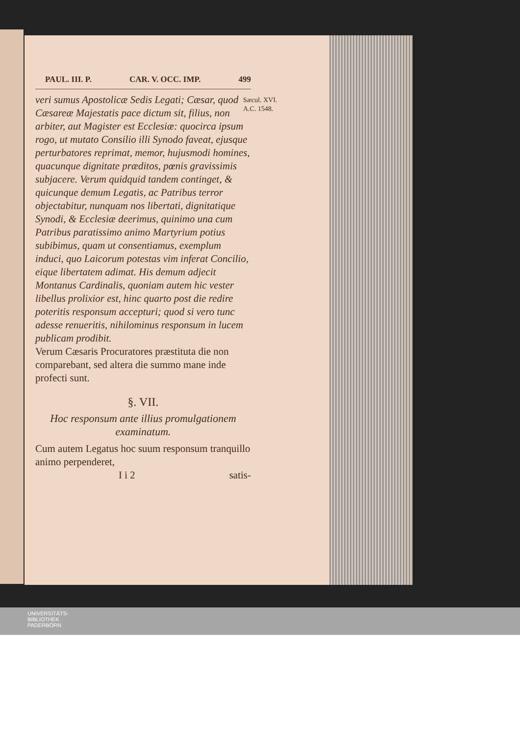PAUL. III. P. CAR. V. OCC. IMP. 499
veri sumus Apostolicæ Sedis Legati; Cæsar, quod Cæsareæ Majestatis pace dictum sit, filius, non arbiter, aut Magister est Ecclesiæ: quocirca ipsum rogo, ut mutato Consilio illi Synodo faveat, ejusque perturbatores reprimat, memor, hujusmodi homines, quacunque dignitate præditos, pœnis gravissimis subjacere. Verum quidquid tandem continget, & quicunque demum Legatis, ac Patribus terror objectabitur, nunquam nos libertati, dignitatique Synodi, & Ecclesiæ deerimus, quinimo una cum Patribus paratissimo animo Martyrium potius subibimus, quam ut consentiamus, exemplum induci, quo Laicorum potestas vim inferat Concilio, eique libertatem adimat. His demum adjecit Montanus Cardinalis, quoniam autem hic vester libellus prolixior est, hinc quarto post die redire poteritis responsum accepturi; quod si vero tunc adesse renueritis, nihilominus responsum in lucem publicam prodibit.
Verum Cæsaris Procuratores præstituta die non comparebant, sed altera die summo mane inde profecti sunt.
§. VII.
Hoc responsum ante illius promulgationem examinatum.
Cum autem Legatus hoc suum responsum tranquillo animo perpenderet,
I i 2 satis-
Sæcul. XVI.
A.C. 1548.
UNIVERSITÄTS-
BIBLIOTHEK
PADERBORN